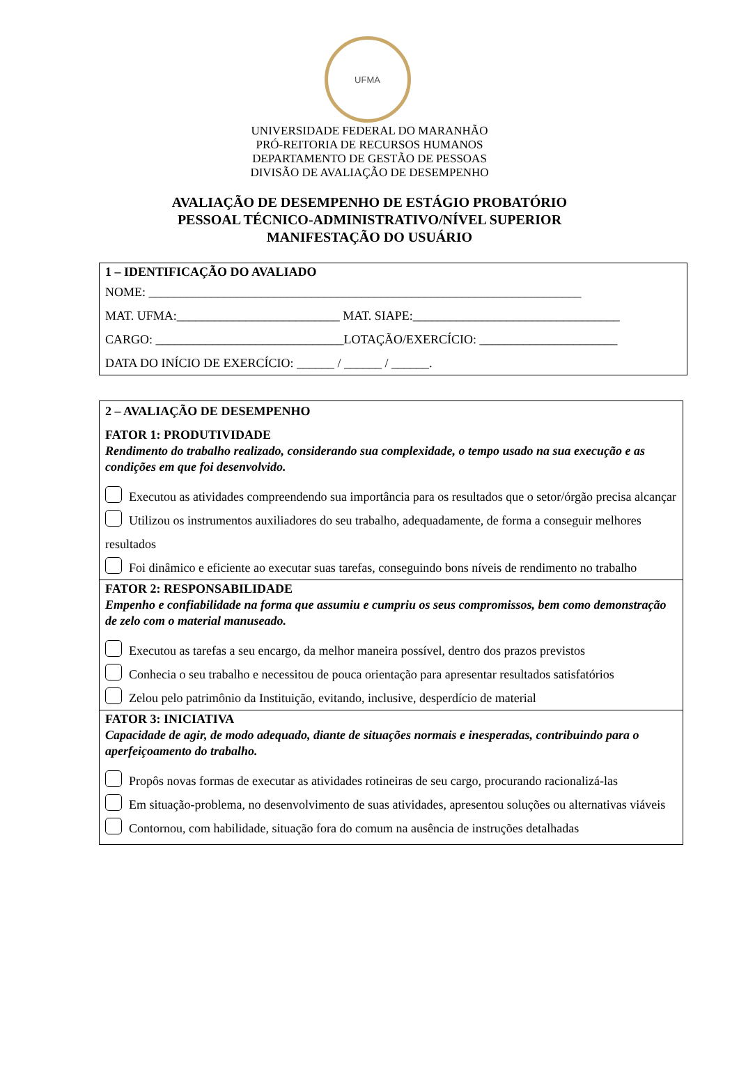UFMA
UNIVERSIDADE FEDERAL DO MARANHÃO
PRÓ-REITORIA DE RECURSOS HUMANOS
DEPARTAMENTO DE GESTÃO DE PESSOAS
DIVISÃO DE AVALIAÇÃO DE DESEMPENHO
AVALIAÇÃO DE DESEMPENHO DE ESTÁGIO PROBATÓRIO
PESSOAL TÉCNICO-ADMINISTRATIVO/NÍVEL SUPERIOR
MANIFESTAÇÃO DO USUÁRIO
1 – IDENTIFICAÇÃO DO AVALIADO
NOME: _____________________________________________________________________
MAT. UFMA:__________________________ MAT. SIAPE:_________________________________
CARGO: ______________________________LOTAÇÃO/EXERCÍCIO: ______________________
DATA DO INÍCIO DE EXERCÍCIO: ______ / ______ / ______.
2 – AVALIAÇÃO DE DESEMPENHO
FATOR 1: PRODUTIVIDADE
Rendimento do trabalho realizado, considerando sua complexidade, o tempo usado na sua execução e as condições em que foi desenvolvido.
Executou as atividades compreendendo sua importância para os resultados que o setor/órgão precisa alcançar
Utilizou os instrumentos auxiliadores do seu trabalho, adequadamente, de forma a conseguir melhores resultados
Foi dinâmico e eficiente ao executar suas tarefas, conseguindo bons níveis de rendimento no trabalho
FATOR 2: RESPONSABILIDADE
Empenho e confiabilidade na forma que assumiu e cumpriu os seus compromissos, bem como demonstração de zelo com o material manuseado.
Executou as tarefas a seu encargo, da melhor maneira possível, dentro dos prazos previstos
Conhecia o seu trabalho e necessitou de pouca orientação para apresentar resultados satisfatórios
Zelou pelo patrimônio da Instituição, evitando, inclusive, desperdício de material
FATOR 3: INICIATIVA
Capacidade de agir, de modo adequado, diante de situações normais e inesperadas, contribuindo para o aperfeiçoamento do trabalho.
Propôs novas formas de executar as atividades rotineiras de seu cargo, procurando racionalizá-las
Em situação-problema, no desenvolvimento de suas atividades, apresentou soluções ou alternativas viáveis
Contornou, com habilidade, situação fora do comum na ausência de instruções detalhadas